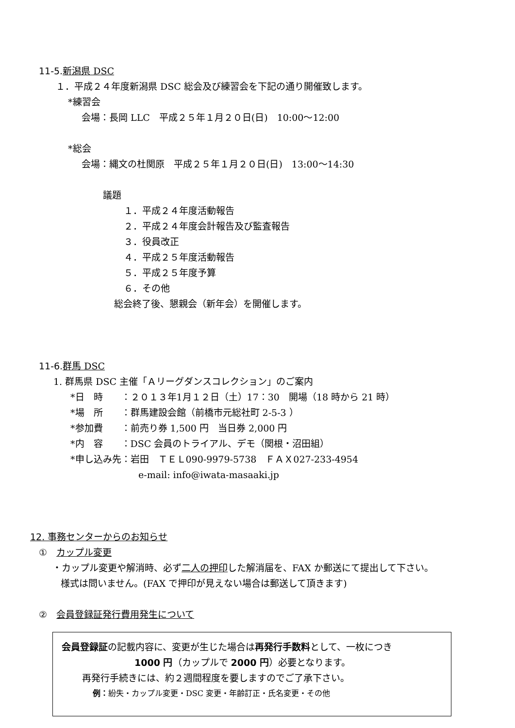11-5. 新潟県 DSC
１．平成２４年度新潟県 DSC 総会及び練習会を下記の通り開催致します。
*練習会
会場：長岡 LLC　平成２５年１月２０日(日)　10:00～12:00
*総会
会場：縄文の杜関原　平成２５年１月２０日(日)　13:00～14:30
議題
１．平成２４年度活動報告
２．平成２４年度会計報告及び監査報告
３．役員改正
４．平成２５年度活動報告
５．平成２５年度予算
６．その他
総会終了後、懇親会（新年会）を開催します。
11-6. 群馬 DSC
1. 群馬県 DSC 主催「Ａリーグダンスコレクション」のご案内
*日　時　　：２０１３年1月１２日（土）17：30　開場（18 時から 21 時）
*場　所　　：群馬建設会館（前橋市元総社町 2-5-3 ）
*参加費　　：前売り券 1,500 円　当日券 2,000 円
*内　容　　：DSC 会員のトライアル、デモ（関根・沼田組）
*申し込み先：岩田　ＴＥＬ090-9979-5738　ＦＡＸ027-233-4954
e-mail: info@iwata-masaaki.jp
12. 事務センターからのお知らせ
①　カップル変更
・カップル変更や解消時、必ず二人の押印した解消届を、FAX か郵送にて提出して下さい。
様式は問いません。(FAX で押印が見えない場合は郵送して頂きます)
②　会員登録証発行費用発生について
会員登録証の記載内容に、変更が生じた場合は再発行手数料として、一枚につき
1000 円（カップルで 2000 円）必要となります。
再発行手続きには、約２週間程度を要しますのでご了承下さい。
例：紛失・カップル変更・DSC 変更・年齢訂正・氏名変更・その他